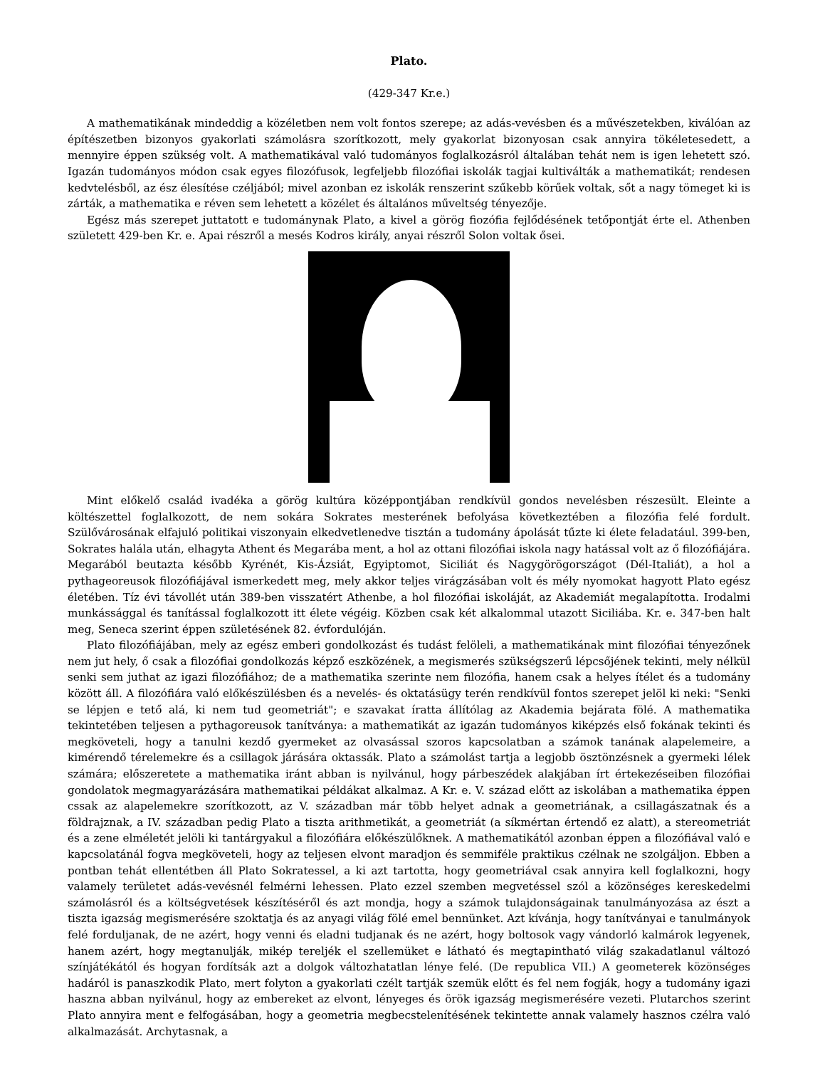Plato.
(429-347 Kr.e.)
A mathematikának mindeddig a közéletben nem volt fontos szerepe; az adás-vevésben és a művészetekben, kiválóan az építészetben bizonyos gyakorlati számolásra szorítkozott, mely gyakorlat bizonyosan csak annyira tökéletesedett, a mennyire éppen szükség volt. A mathematikával való tudományos foglalkozásról általában tehát nem is igen lehetett szó. Igazán tudományos módon csak egyes filozófusok, legfeljebb filozófiai iskolák tagjai kultiválták a mathematikát; rendesen kedvtelésből, az ész élesítése czéljából; mivel azonban ez iskolák renszerint szűkebb körűek voltak, sőt a nagy tömeget ki is zárták, a mathematika e réven sem lehetett a közélet és általános műveltség tényezője.
Egész más szerepet juttatott e tudománynak Plato, a kivel a görög fiozófia fejlődésének tetőpontját érte el. Athenben született 429-ben Kr. e. Apai részről a mesés Kodros király, anyai részről Solon voltak ősei.
Mint előkelő család ivadéka a görög kultúra középpontjában rendkívül gondos nevelésben részesült. Eleinte a költészettel foglalkozott, de nem sokára Sokrates mesterének befolyása következtében a filozófia felé fordult. Szülővárosának elfajuló politikai viszonyain elkedvetlenedve tisztán a tudomány ápolását tűzte ki élete feladatául. 399-ben, Sokrates halála után, elhagyta Athent és Megarába ment, a hol az ottani filozófiai iskola nagy hatással volt az ő filozófiájára. Megarából beutazta később Kyrénét, Kis-Ázsiát, Egyiptomot, Siciliát és Nagygörögországot (Dél-Italiát), a hol a pythageoreusok filozófiájával ismerkedett meg, mely akkor teljes virágzásában volt és mély nyomokat hagyott Plato egész életében. Tíz évi távollét után 389-ben visszatért Athenbe, a hol filozófiai iskoláját, az Akademiát megalapította. Irodalmi munkássággal és tanítással foglalkozott itt élete végéig. Közben csak két alkalommal utazott Siciliába. Kr. e. 347-ben halt meg, Seneca szerint éppen születésének 82. évfordulóján.
Plato filozófiájában, mely az egész emberi gondolkozást és tudást felöleli, a mathematikának mint filozófiai tényezőnek nem jut hely, ő csak a filozófiai gondolkozás képző eszközének, a megismerés szükségszerű lépcsőjének tekinti, mely nélkül senki sem juthat az igazi filozófiához; de a mathematika szerinte nem filozófia, hanem csak a helyes ítélet és a tudomány között áll. A filozófiára való előkészülésben és a nevelés- és oktatásügy terén rendkívül fontos szerepet jelöl ki neki: "Senki se lépjen e tető alá, ki nem tud geometriát"; e szavakat íratta állítólag az Akademia bejárata fölé. A mathematika tekintetében teljesen a pythagoreusok tanítványa: a mathematikát az igazán tudományos kiképzés első fokának tekinti és megköveteli, hogy a tanulni kezdő gyermeket az olvasással szoros kapcsolatban a számok tanának alapelemeire, a kimérendő térelemekre és a csillagok járására oktassák. Plato a számolást tartja a legjobb ösztönzésnek a gyermeki lélek számára; előszeretete a mathematika iránt abban is nyilvánul, hogy párbeszédek alakjában írt értekezéseiben filozófiai gondolatok megmagyarázására mathematikai példákat alkalmaz. A Kr. e. V. század előtt az iskolában a mathematika éppen cssak az alapelemekre szorítkozott, az V. században már több helyet adnak a geometriának, a csillagászatnak és a földrajznak, a IV. században pedig Plato a tiszta arithmetikát, a geometriát (a síkmértan értendő ez alatt), a stereometriát és a zene elméletét jelöli ki tantárgyakul a filozófiára előkészülőknek. A mathematikától azonban éppen a filozófiával való e kapcsolatánál fogva megköveteli, hogy az teljesen elvont maradjon és semmiféle praktikus czélnak ne szolgáljon. Ebben a pontban tehát ellentétben áll Plato Sokratessel, a ki azt tartotta, hogy geometriával csak annyira kell foglalkozni, hogy valamely területet adás-vevésnél felmérni lehessen. Plato ezzel szemben megvetéssel szól a közönséges kereskedelmi számolásról és a költségvetések készítéséről és azt mondja, hogy a számok tulajdonságainak tanulmányozása az észt a tiszta igazság megismerésére szoktatja és az anyagi világ fölé emel bennünket. Azt kívánja, hogy tanítványai e tanulmányok felé forduljanak, de ne azért, hogy venni és eladni tudjanak és ne azért, hogy boltosok vagy vándorló kalmárok legyenek, hanem azért, hogy megtanulják, mikép tereljék el szellemüket e látható és megtapintható világ szakadatlanul változó színjátékától és hogyan fordítsák azt a dolgok változhatatlan lénye felé. (De republica VII.) A geometerek közönséges hadáról is panaszkodik Plato, mert folyton a gyakorlati czélt tartják szemük előtt és fel nem fogják, hogy a tudomány igazi haszna abban nyilvánul, hogy az embereket az elvont, lényeges és örök igazság megismerésére vezeti. Plutarchos szerint Plato annyira ment e felfogásában, hogy a geometria megbecstelenítésének tekintette annak valamely hasznos czélra való alkalmazását. Archytasnak, a